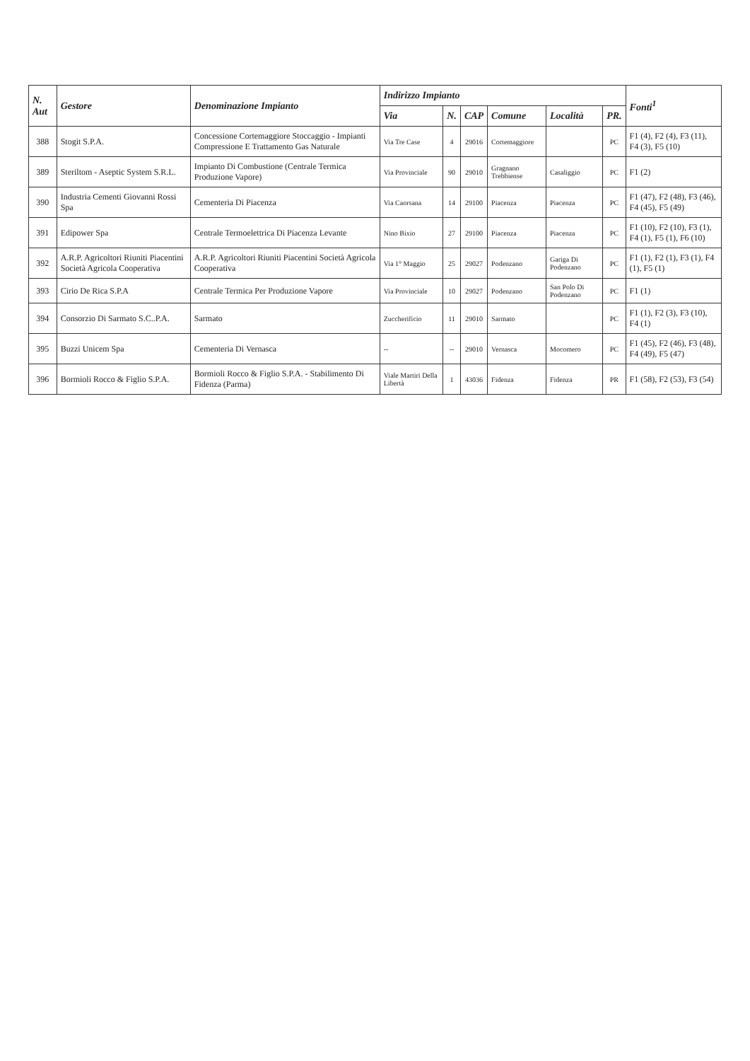| N. Aut | Gestore | Denominazione Impianto | Indirizzo Impianto | | | | | | Fonti<sup>1</sup> |
| --- | --- | --- | --- | --- | --- | --- | --- | --- | --- |
| | | | Via | N. | CAP | Comune | Località | PR. | |
| 388 | Stogit S.P.A. | Concessione Cortemaggiore Stoccaggio - Impianti Compressione E Trattamento Gas Naturale | Via Tre Case | 4 | 29016 | Cortemaggiore | | PC | F1 (4), F2 (4), F3 (11), F4 (3), F5 (10) |
| 389 | Steriltom - Aseptic System S.R.L. | Impianto Di Combustione (Centrale Termica Produzione Vapore) | Via Provinciale | 90 | 29010 | Gragnano Trebbiense | Casaliggio | PC | F1 (2) |
| 390 | Industria Cementi Giovanni Rossi Spa | Cementeria Di Piacenza | Via Caorsana | 14 | 29100 | Piacenza | Piacenza | PC | F1 (47), F2 (48), F3 (46), F4 (45), F5 (49) |
| 391 | Edipower Spa | Centrale Termoelettrica Di Piacenza Levante | Nino Bixio | 27 | 29100 | Piacenza | Piacenza | PC | F1 (10), F2 (10), F3 (1), F4 (1), F5 (1), F6 (10) |
| 392 | A.R.P. Agricoltori Riuniti Piacentini Società Agricola Cooperativa | A.R.P. Agricoltori Riuniti Piacentini Società Agricola Cooperativa | Via 1° Maggio | 25 | 29027 | Podenzano | Gariga Di Podenzano | PC | F1 (1), F2 (1), F3 (1), F4 (1), F5 (1) |
| 393 | Cirio De Rica S.P.A | Centrale Termica Per Produzione Vapore | Via Provinciale | 10 | 29027 | Podenzano | San Polo Di Podenzano | PC | F1 (1) |
| 394 | Consorzio Di Sarmato S.C..P.A. | Sarmato | Zuccherificio | 11 | 29010 | Sarmato | | PC | F1 (1), F2 (3), F3 (10), F4 (1) |
| 395 | Buzzi Unicem Spa | Cementeria Di Vernasca | -- | -- | 29010 | Vernasca | Mocomero | PC | F1 (45), F2 (46), F3 (48), F4 (49), F5 (47) |
| 396 | Bormioli Rocco & Figlio S.P.A. | Bormioli Rocco & Figlio S.P.A. - Stabilimento Di Fidenza (Parma) | Viale Martiri Della Libertà | 1 | 43036 | Fidenza | Fidenza | PR | F1 (58), F2 (53), F3 (54) |